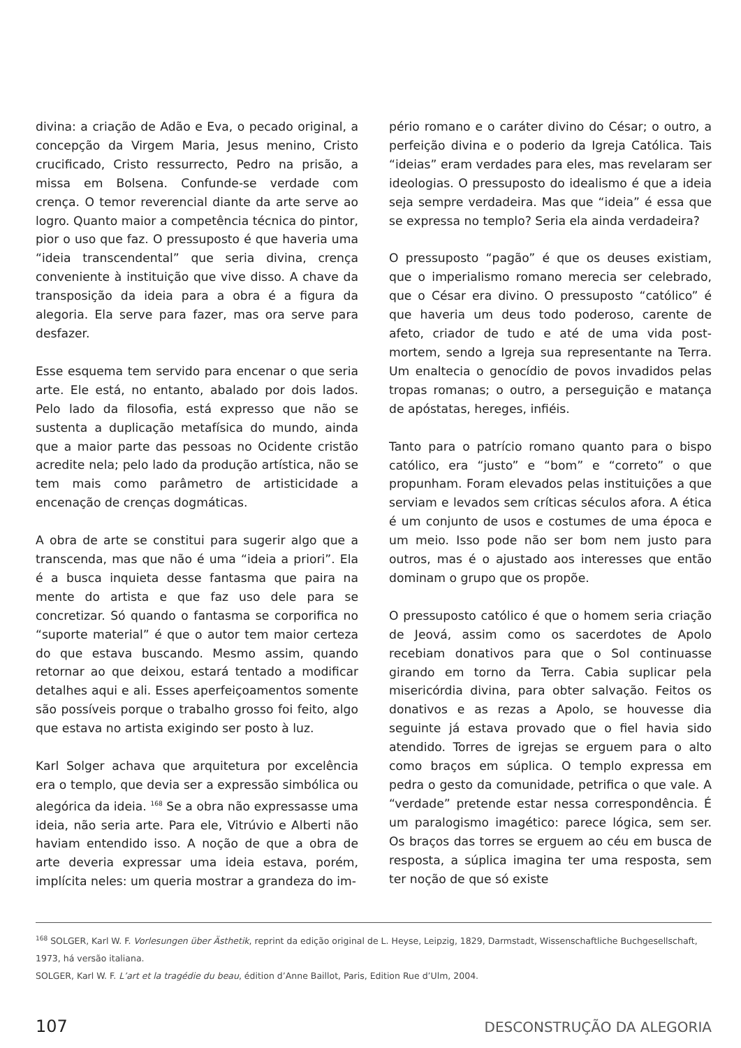divina: a criação de Adão e Eva, o pecado original, a concepção da Virgem Maria, Jesus menino, Cristo crucificado, Cristo ressurrecto, Pedro na prisão, a missa em Bolsena. Confunde-se verdade com crença. O temor reverencial diante da arte serve ao logro. Quanto maior a competência técnica do pintor, pior o uso que faz. O pressuposto é que haveria uma “ideia transcendental” que seria divina, crença conveniente à instituição que vive disso. A chave da transposição da ideia para a obra é a figura da alegoria. Ela serve para fazer, mas ora serve para desfazer.
Esse esquema tem servido para encenar o que seria arte. Ele está, no entanto, abalado por dois lados. Pelo lado da filosofia, está expresso que não se sustenta a duplicação metafísica do mundo, ainda que a maior parte das pessoas no Ocidente cristão acredite nela; pelo lado da produção artística, não se tem mais como parâmetro de artisticidade a encenação de crenças dogmáticas.
A obra de arte se constitui para sugerir algo que a transcenda, mas que não é uma “ideia a priori”. Ela é a busca inquieta desse fantasma que paira na mente do artista e que faz uso dele para se concretizar. Só quando o fantasma se corporifica no “suporte material” é que o autor tem maior certeza do que estava buscando. Mesmo assim, quando retornar ao que deixou, estará tentado a modificar detalhes aqui e ali. Esses aperfeiçoamentos somente são possíveis porque o trabalho grosso foi feito, algo que estava no artista exigindo ser posto à luz.
Karl Solger achava que arquitetura por excelência era o templo, que devia ser a expressão simbólica ou alegórica da ideia. <sup>168</sup> Se a obra não expressasse uma ideia, não seria arte. Para ele, Vitrúvio e Alberti não haviam entendido isso. A noção de que a obra de arte deveria expressar uma ideia estava, porém, implícita neles: um queria mostrar a grandeza do im-
pério romano e o caráter divino do César; o outro, a perfeição divina e o poderio da Igreja Católica. Tais “ideias” eram verdades para eles, mas revelaram ser ideologias. O pressuposto do idealismo é que a ideia seja sempre verdadeira. Mas que “ideia” é essa que se expressa no templo? Seria ela ainda verdadeira?
O pressuposto “pagão” é que os deuses existiam, que o imperialismo romano merecia ser celebrado, que o César era divino. O pressuposto “católico” é que haveria um deus todo poderoso, carente de afeto, criador de tudo e até de uma vida post-mortem, sendo a Igreja sua representante na Terra. Um enaltecia o genocídio de povos invadidos pelas tropas romanas; o outro, a perseguição e matança de apóstatas, hereges, infiéis.
Tanto para o patrício romano quanto para o bispo católico, era “justo” e “bom” e “correto” o que propunham. Foram elevados pelas instituições a que serviam e levados sem críticas séculos afora. A ética é um conjunto de usos e costumes de uma época e um meio. Isso pode não ser bom nem justo para outros, mas é o ajustado aos interesses que então dominam o grupo que os propõe.
O pressuposto católico é que o homem seria criação de Jeová, assim como os sacerdotes de Apolo recebiam donativos para que o Sol continuasse girando em torno da Terra. Cabia suplicar pela misericórdia divina, para obter salvação. Feitos os donativos e as rezas a Apolo, se houvesse dia seguinte já estava provado que o fiel havia sido atendido. Torres de igrejas se erguem para o alto como braços em súplica. O templo expressa em pedra o gesto da comunidade, petrifica o que vale. A “verdade” pretende estar nessa correspondência. É um paralogismo imagético: parece lógica, sem ser. Os braços das torres se erguem ao céu em busca de resposta, a súplica imagina ter uma resposta, sem ter noção de que só existe
<sup>168</sup> SOLGER, Karl W. F. Vorlesungen über Ästhetik, reprint da edição original de L. Heyse, Leipzig, 1829, Darmstadt, Wissenschaftliche Buchgesellschaft, 1973, há versão italiana.
SOLGER, Karl W. F. L’art et la tragédie du beau, édition d’Anne Baillot, Paris, Edition Rue d’Ulm, 2004.
107 DESCONSTRUÇÃO DA ALEGORIA